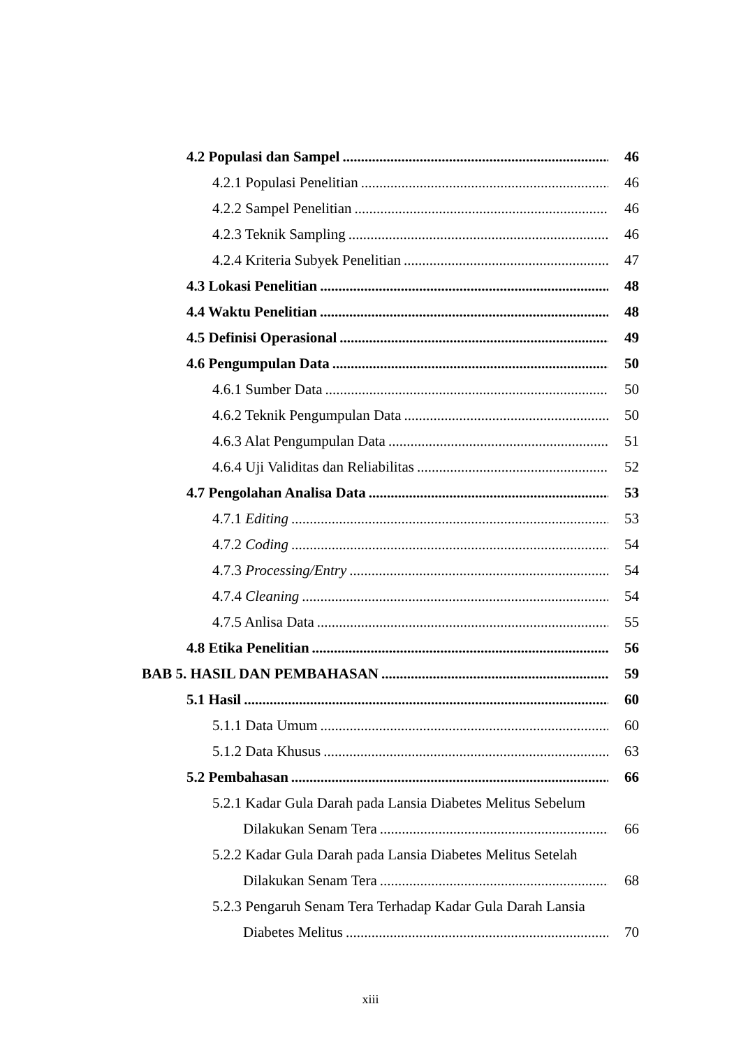4.2 Populasi dan Sampel 46
4.2.1 Populasi Penelitian 46
4.2.2 Sampel Penelitian 46
4.2.3 Teknik Sampling 46
4.2.4 Kriteria Subyek Penelitian 47
4.3 Lokasi Penelitian 48
4.4 Waktu Penelitian 48
4.5 Definisi Operasional 49
4.6 Pengumpulan Data 50
4.6.1 Sumber Data 50
4.6.2 Teknik Pengumpulan Data 50
4.6.3 Alat Pengumpulan Data 51
4.6.4 Uji Validitas dan Reliabilitas 52
4.7 Pengolahan Analisa Data 53
4.7.1 Editing 53
4.7.2 Coding 54
4.7.3 Processing/Entry 54
4.7.4 Cleaning 54
4.7.5 Anlisa Data 55
4.8 Etika Penelitian 56
BAB 5. HASIL DAN PEMBAHASAN 59
5.1 Hasil 60
5.1.1 Data Umum 60
5.1.2 Data Khusus 63
5.2 Pembahasan 66
5.2.1 Kadar Gula Darah pada Lansia Diabetes Melitus Sebelum
Dilakukan Senam Tera 66
5.2.2 Kadar Gula Darah pada Lansia Diabetes Melitus Setelah
Dilakukan Senam Tera 68
5.2.3 Pengaruh Senam Tera Terhadap Kadar Gula Darah Lansia
Diabetes Melitus 70
xiii